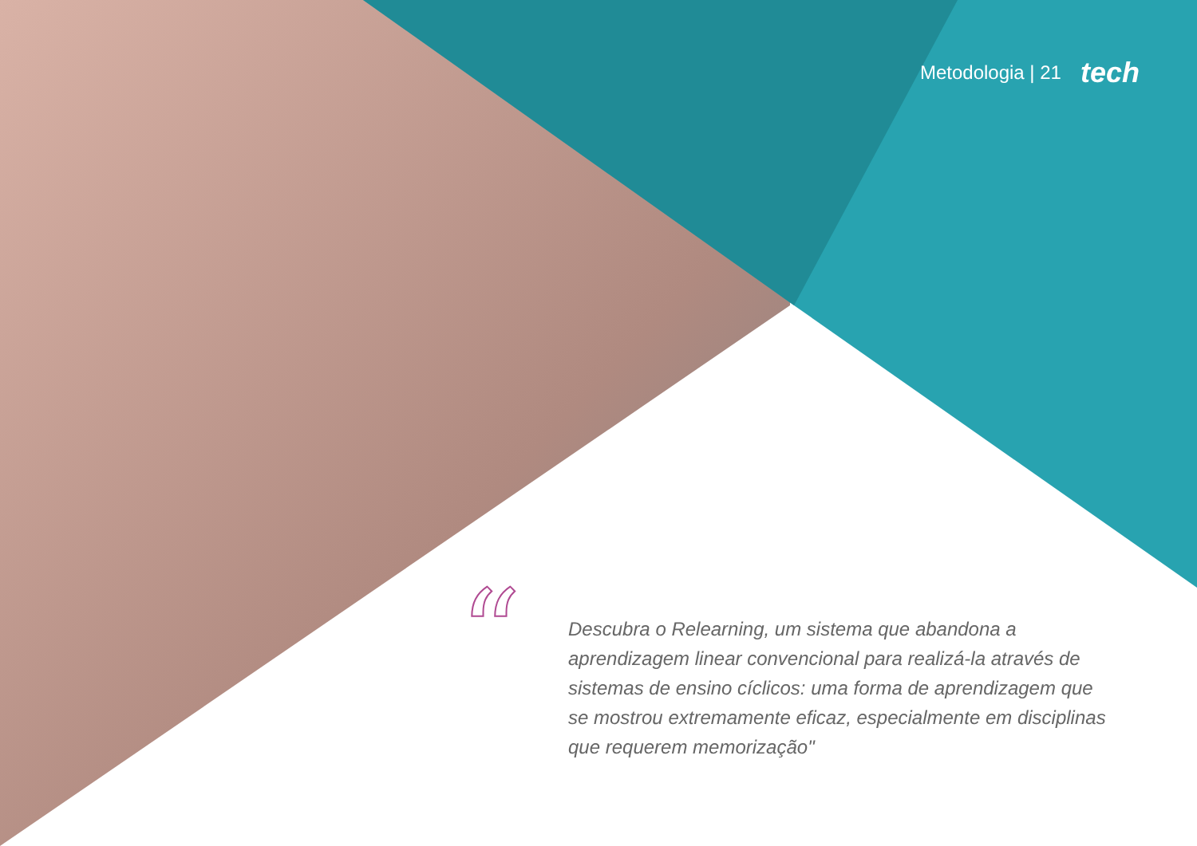Metodologia | 21 tech
“
Descubra o Relearning, um sistema que abandona a aprendizagem linear convencional para realizá-la através de sistemas de ensino cíclicos: uma forma de aprendizagem que se mostrou extremamente eficaz, especialmente em disciplinas que requerem memorização"